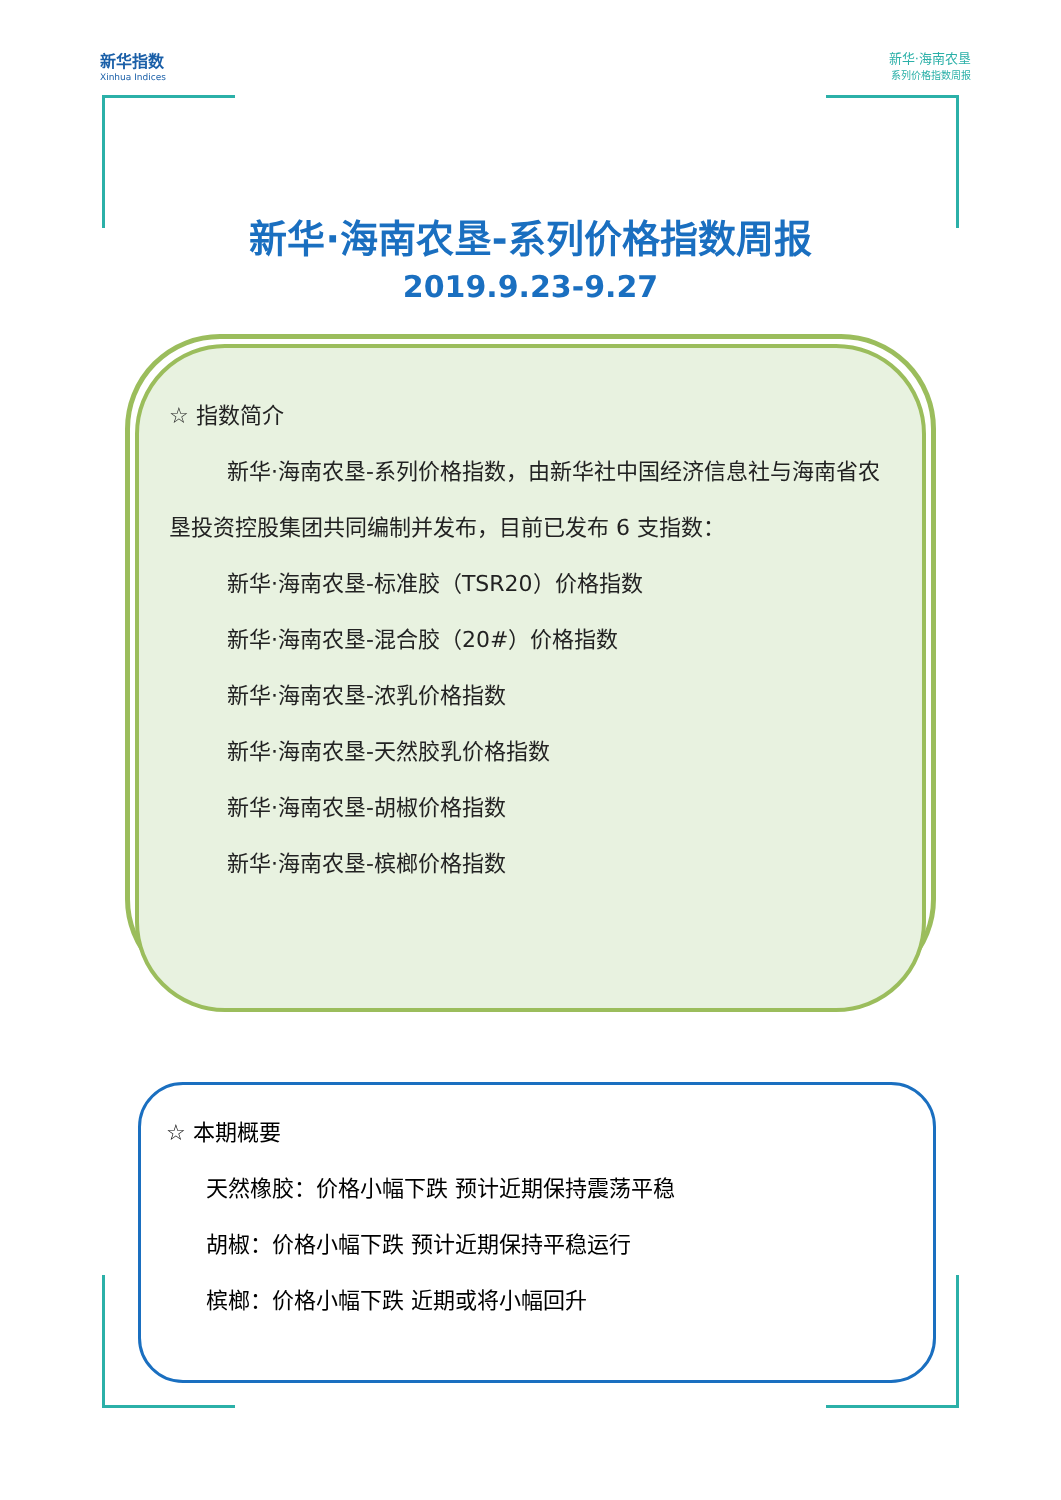新华指数
Xinhua Indices
新华·海南农垦
系列价格指数周报
新华·海南农垦-系列价格指数周报
2019.9.23-9.27
☆ 指数简介
新华·海南农垦-系列价格指数，由新华社中国经济信息社与海南省农垦投资控股集团共同编制并发布，目前已发布 6 支指数：
新华·海南农垦-标准胶（TSR20）价格指数
新华·海南农垦-混合胶（20#）价格指数
新华·海南农垦-浓乳价格指数
新华·海南农垦-天然胶乳价格指数
新华·海南农垦-胡椒价格指数
新华·海南农垦-槟榔价格指数
☆ 本期概要
天然橡胶：价格小幅下跌 预计近期保持震荡平稳
胡椒：价格小幅下跌 预计近期保持平稳运行
槟榔：价格小幅下跌 近期或将小幅回升